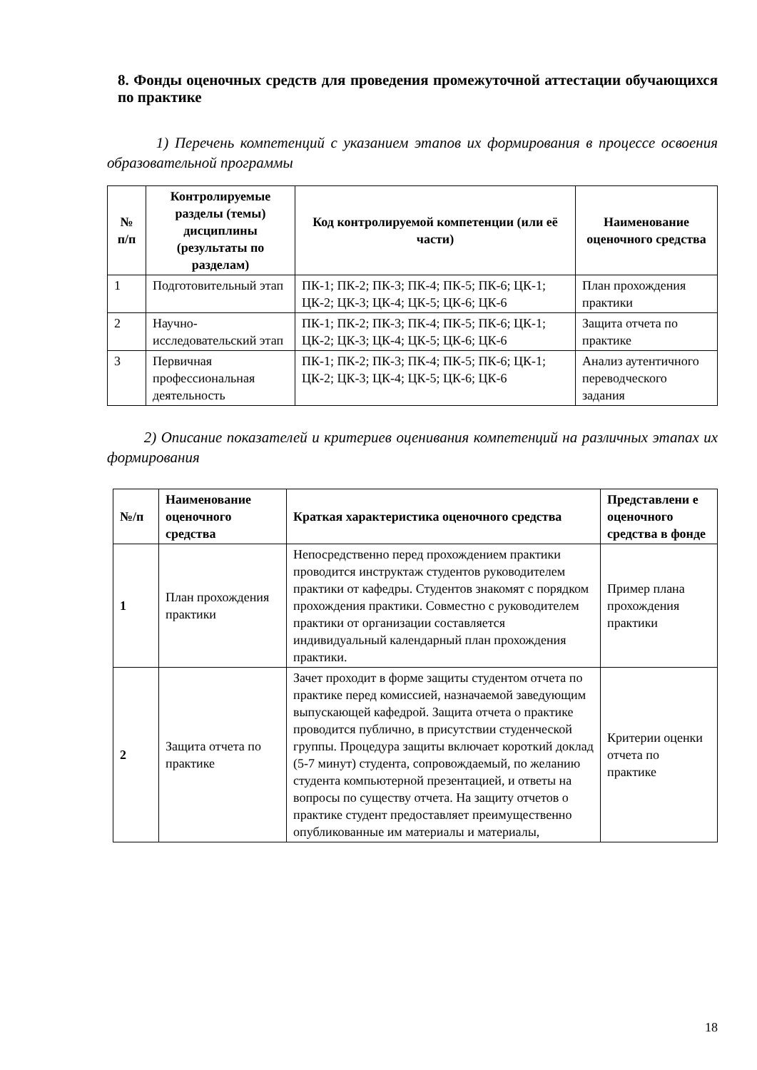8. Фонды оценочных средств для проведения промежуточной аттестации обучающихся по практике
1) Перечень компетенций с указанием этапов их формирования в процессе освоения образовательной программы
| № п/п | Контролируемые разделы (темы) дисциплины (результаты по разделам) | Код контролируемой компетенции (или её части) | Наименование оценочного средства |
| --- | --- | --- | --- |
| 1 | Подготовительный этап | ПК-1; ПК-2; ПК-3; ПК-4; ПК-5; ПК-6; ЦК-1; ЦК-2; ЦК-3; ЦК-4; ЦК-5; ЦК-6; ЦК-6 | План прохождения практики |
| 2 | Научно-исследовательский этап | ПК-1; ПК-2; ПК-3; ПК-4; ПК-5; ПК-6; ЦК-1; ЦК-2; ЦК-3; ЦК-4; ЦК-5; ЦК-6; ЦК-6 | Защита отчета по практике |
| 3 | Первичная профессиональная деятельность | ПК-1; ПК-2; ПК-3; ПК-4; ПК-5; ПК-6; ЦК-1; ЦК-2; ЦК-3; ЦК-4; ЦК-5; ЦК-6; ЦК-6 | Анализ аутентичного переводческого задания |
2) Описание показателей и критериев оценивания компетенций на различных этапах их формирования
| №/п | Наименование оценочного средства | Краткая характеристика оценочного средства | Представлени е оценочного средства в фонде |
| --- | --- | --- | --- |
| 1 | План прохождения практики | Непосредственно перед прохождением практики проводится инструктаж студентов руководителем практики от кафедры. Студентов знакомят с порядком прохождения практики. Совместно с руководителем практики от организации составляется индивидуальный календарный план прохождения практики. | Пример плана прохождения практики |
| 2 | Защита отчета по практике | Зачет проходит в форме защиты студентом отчета по практике перед комиссией, назначаемой заведующим выпускающей кафедрой. Защита отчета о практике проводится публично, в присутствии студенческой группы. Процедура защиты включает короткий доклад (5-7 минут) студента, сопровождаемый, по желанию студента компьютерной презентацией, и ответы на вопросы по существу отчета. На защиту отчетов о практике студент предоставляет преимущественно опубликованные им материалы и материалы, | Критерии оценки отчета по практике |
18